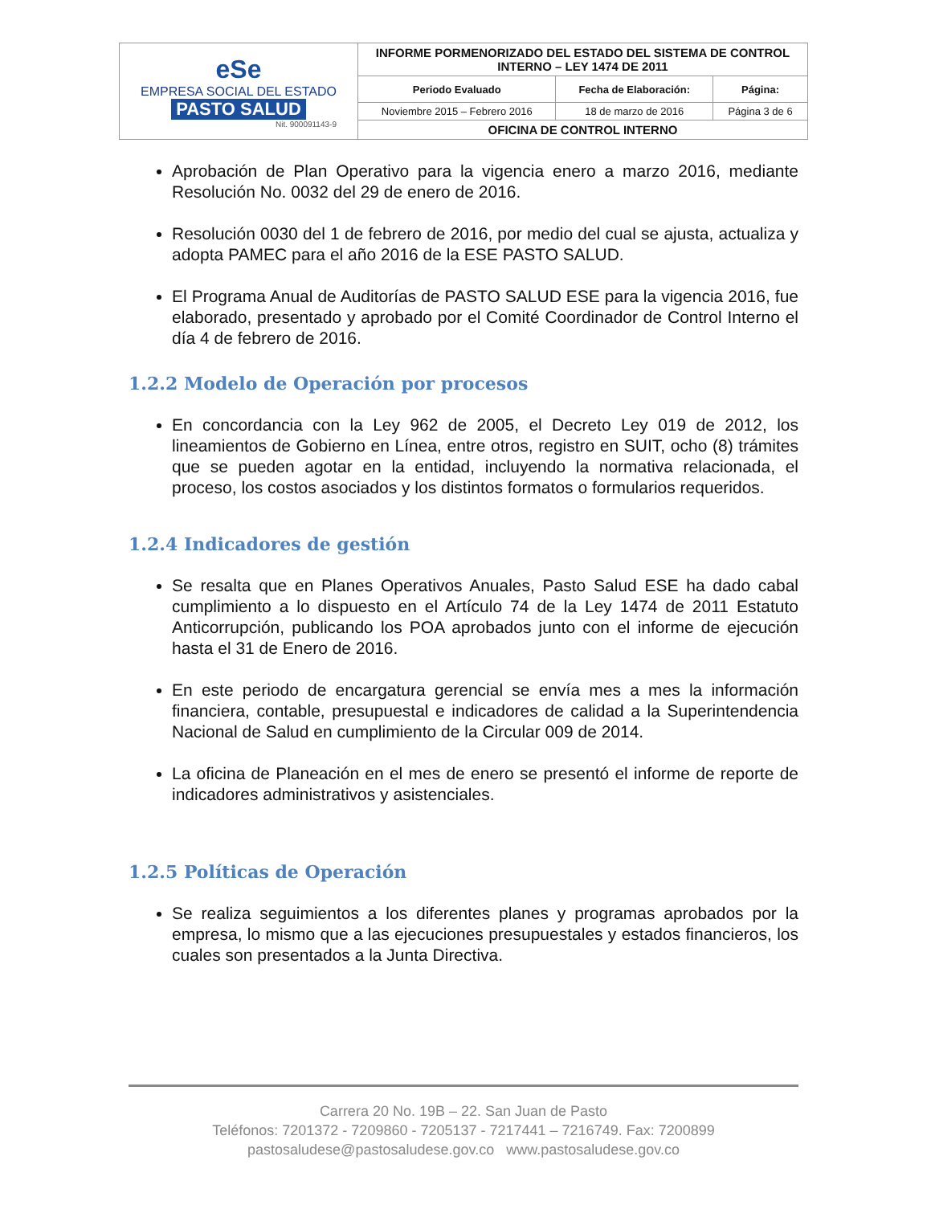| eSe EMPRESA SOCIAL DEL ESTADO PASTO SALUD Nit. 900091143-9 | INFORME PORMENORIZADO DEL ESTADO DEL SISTEMA DE CONTROL INTERNO – LEY 1474 DE 2011 | | |
| | Periodo Evaluado | Fecha de Elaboración: | Página: |
| | Noviembre 2015 – Febrero 2016 | 18 de marzo de 2016 | Página 3 de 6 |
| | OFICINA DE CONTROL INTERNO | | |
Aprobación de Plan Operativo para la vigencia enero a marzo 2016, mediante Resolución No. 0032 del 29 de enero de 2016.
Resolución 0030 del 1 de febrero de 2016, por medio del cual se ajusta, actualiza y adopta PAMEC para el año 2016 de la ESE PASTO SALUD.
El Programa Anual de Auditorías de PASTO SALUD ESE para la vigencia 2016, fue elaborado, presentado y aprobado por el Comité Coordinador de Control Interno el día 4 de febrero de 2016.
1.2.2 Modelo de Operación por procesos
En concordancia con la Ley 962 de 2005, el Decreto Ley 019 de 2012, los lineamientos de Gobierno en Línea, entre otros, registro en SUIT, ocho (8) trámites que se pueden agotar en la entidad, incluyendo la normativa relacionada, el proceso, los costos asociados y los distintos formatos o formularios requeridos.
1.2.4 Indicadores de gestión
Se resalta que en Planes Operativos Anuales, Pasto Salud ESE ha dado cabal cumplimiento a lo dispuesto en el Artículo 74 de la Ley 1474 de 2011 Estatuto Anticorrupción, publicando los POA aprobados junto con el informe de ejecución hasta el 31 de Enero de 2016.
En este periodo de encargatura gerencial se envía mes a mes la información financiera, contable, presupuestal e indicadores de calidad a la Superintendencia Nacional de Salud en cumplimiento de la Circular 009 de 2014.
La oficina de Planeación en el mes de enero se presentó el informe de reporte de indicadores administrativos y asistenciales.
1.2.5 Políticas de Operación
Se realiza seguimientos a los diferentes planes y programas aprobados por la empresa, lo mismo que a las ejecuciones presupuestales y estados financieros, los cuales son presentados a la Junta Directiva.
Carrera 20 No. 19B – 22. San Juan de Pasto
Teléfonos: 7201372 - 7209860 - 7205137 - 7217441 – 7216749. Fax: 7200899
pastosaludese@pastosaludese.gov.co www.pastosaludese.gov.co